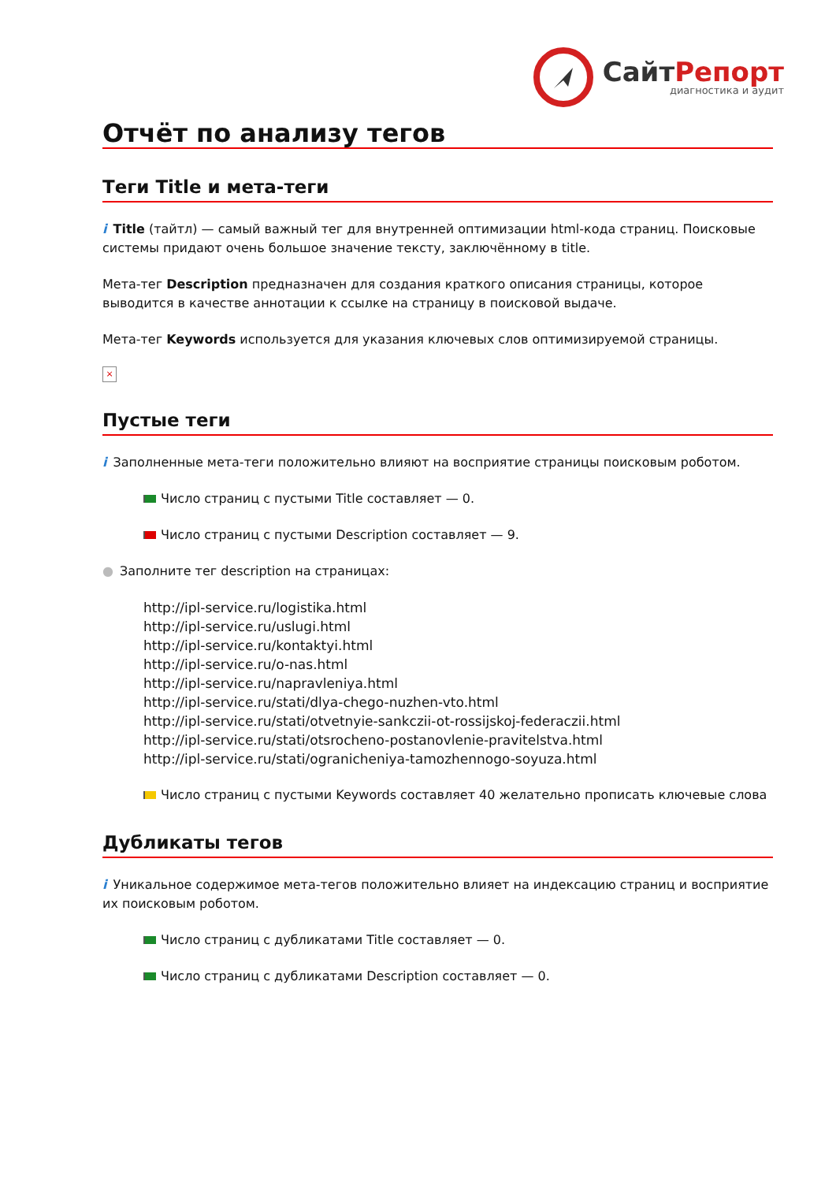СайтРепорт
диагностика и аудит
Отчёт по анализу тегов
Теги Title и мета-теги
i Title (тайтл) — самый важный тег для внутренней оптимизации html-кода страниц. Поисковые системы придают очень большое значение тексту, заключённому в title.
Мета-тег Description предназначен для создания краткого описания страницы, которое выводится в качестве аннотации к ссылке на страницу в поисковой выдаче.
Мета-тег Keywords используется для указания ключевых слов оптимизируемой страницы.
×
Пустые теги
i Заполненные мета-теги положительно влияют на восприятие страницы поисковым роботом.
Число страниц с пустыми Title составляет — 0.
Число страниц с пустыми Description составляет — 9.
● Заполните тег description на страницах:
http://ipl-service.ru/logistika.html
http://ipl-service.ru/uslugi.html
http://ipl-service.ru/kontaktyi.html
http://ipl-service.ru/o-nas.html
http://ipl-service.ru/napravleniya.html
http://ipl-service.ru/stati/dlya-chego-nuzhen-vto.html
http://ipl-service.ru/stati/otvetnyie-sankczii-ot-rossijskoj-federaczii.html
http://ipl-service.ru/stati/otsrocheno-postanovlenie-pravitelstva.html
http://ipl-service.ru/stati/ogranicheniya-tamozhennogo-soyuza.html
Число страниц с пустыми Keywords составляет 40 желательно прописать ключевые слова
Дубликаты тегов
i Уникальное содержимое мета-тегов положительно влияет на индексацию страниц и восприятие их поисковым роботом.
Число страниц с дубликатами Title составляет — 0.
Число страниц с дубликатами Description составляет — 0.